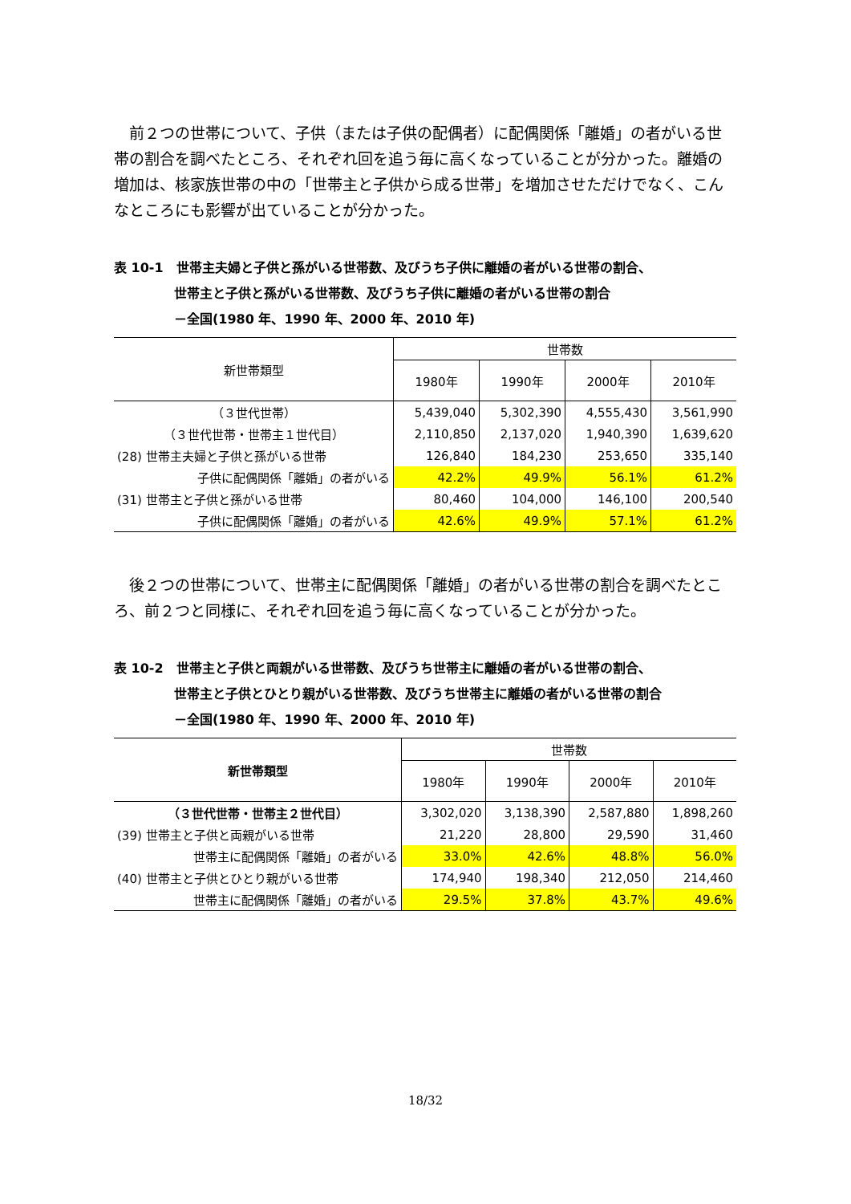前２つの世帯について、子供（または子供の配偶者）に配偶関係「離婚」の者がいる世帯の割合を調べたところ、それぞれ回を追う毎に高くなっていることが分かった。離婚の増加は、核家族世帯の中の「世帯主と子供から成る世帯」を増加させただけでなく、こんなところにも影響が出ていることが分かった。
表 10-1　世帯主夫婦と子供と孫がいる世帯数、及びうち子供に離婚の者がいる世帯の割合、
世帯主と子供と孫がいる世帯数、及びうち子供に離婚の者がいる世帯の割合
－全国(1980 年、1990 年、2000 年、2010 年)
| 新世帯類型 | 世帯数 | | | |
| --- | --- | --- | --- | --- |
| | 1980年 | 1990年 | 2000年 | 2010年 |
| （３世代世帯） | 5,439,040 | 5,302,390 | 4,555,430 | 3,561,990 |
| （３世代世帯・世帯主１世代目） | 2,110,850 | 2,137,020 | 1,940,390 | 1,639,620 |
| (28) 世帯主夫婦と子供と孫がいる世帯 | 126,840 | 184,230 | 253,650 | 335,140 |
| 子供に配偶関係「離婚」の者がいる | 42.2% | 49.9% | 56.1% | 61.2% |
| (31) 世帯主と子供と孫がいる世帯 | 80,460 | 104,000 | 146,100 | 200,540 |
| 子供に配偶関係「離婚」の者がいる | 42.6% | 49.9% | 57.1% | 61.2% |
後２つの世帯について、世帯主に配偶関係「離婚」の者がいる世帯の割合を調べたところ、前２つと同様に、それぞれ回を追う毎に高くなっていることが分かった。
表 10-2　世帯主と子供と両親がいる世帯数、及びうち世帯主に離婚の者がいる世帯の割合、
世帯主と子供とひとり親がいる世帯数、及びうち世帯主に離婚の者がいる世帯の割合
－全国(1980 年、1990 年、2000 年、2010 年)
| 新世帯類型 | 世帯数 | | | |
| --- | --- | --- | --- | --- |
| | 1980年 | 1990年 | 2000年 | 2010年 |
| （３世代世帯・世帯主２世代目） | 3,302,020 | 3,138,390 | 2,587,880 | 1,898,260 |
| (39) 世帯主と子供と両親がいる世帯 | 21,220 | 28,800 | 29,590 | 31,460 |
| 世帯主に配偶関係「離婚」の者がいる | 33.0% | 42.6% | 48.8% | 56.0% |
| (40) 世帯主と子供とひとり親がいる世帯 | 174,940 | 198,340 | 212,050 | 214,460 |
| 世帯主に配偶関係「離婚」の者がいる | 29.5% | 37.8% | 43.7% | 49.6% |
18/32